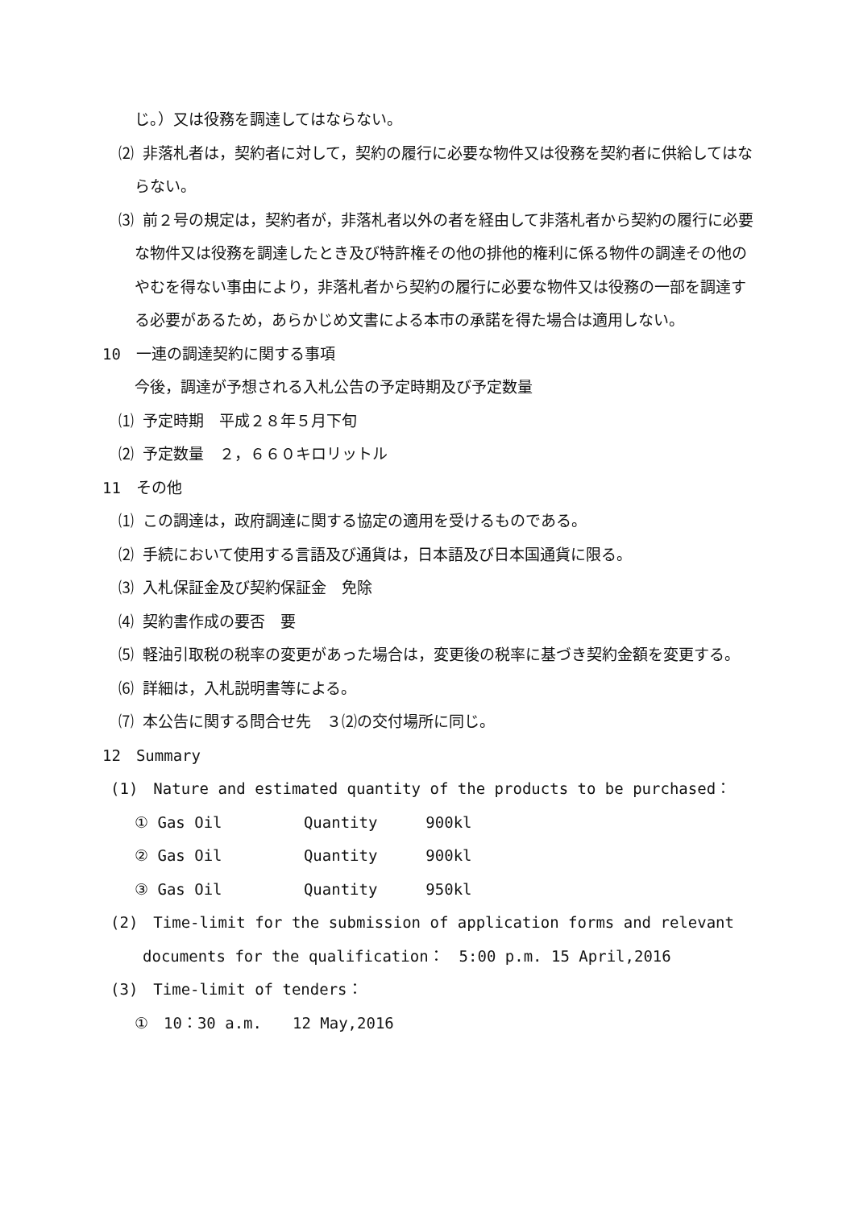じ。）又は役務を調達してはならない。
⑵ 非落札者は，契約者に対して，契約の履行に必要な物件又は役務を契約者に供給してはならない。
⑶ 前２号の規定は，契約者が，非落札者以外の者を経由して非落札者から契約の履行に必要な物件又は役務を調達したとき及び特許権その他の排他的権利に係る物件の調達その他のやむを得ない事由により，非落札者から契約の履行に必要な物件又は役務の一部を調達する必要があるため，あらかじめ文書による本市の承諾を得た場合は適用しない。
10　一連の調達契約に関する事項
今後，調達が予想される入札公告の予定時期及び予定数量
⑴ 予定時期　平成２８年５月下旬
⑵ 予定数量　２，６６０キロリットル
11　その他
⑴ この調達は，政府調達に関する協定の適用を受けるものである。
⑵ 手続において使用する言語及び通貨は，日本語及び日本国通貨に限る。
⑶ 入札保証金及び契約保証金　免除
⑷ 契約書作成の要否　要
⑸ 軽油引取税の税率の変更があった場合は，変更後の税率に基づき契約金額を変更する。
⑹ 詳細は，入札説明書等による。
⑺ 本公告に関する問合せ先　３⑵の交付場所に同じ。
12　Summary
(1)　Nature and estimated quantity of the products to be purchased：
① Gas Oil Quantity 900kl
② Gas Oil Quantity 900kl
③ Gas Oil Quantity 950kl
(2)　Time-limit for the submission of application forms and relevant
documents for the qualification：　5:00 p.m. 15 April,2016
(3)　Time-limit of tenders：
①　10：30 a.m.　　12 May,2016